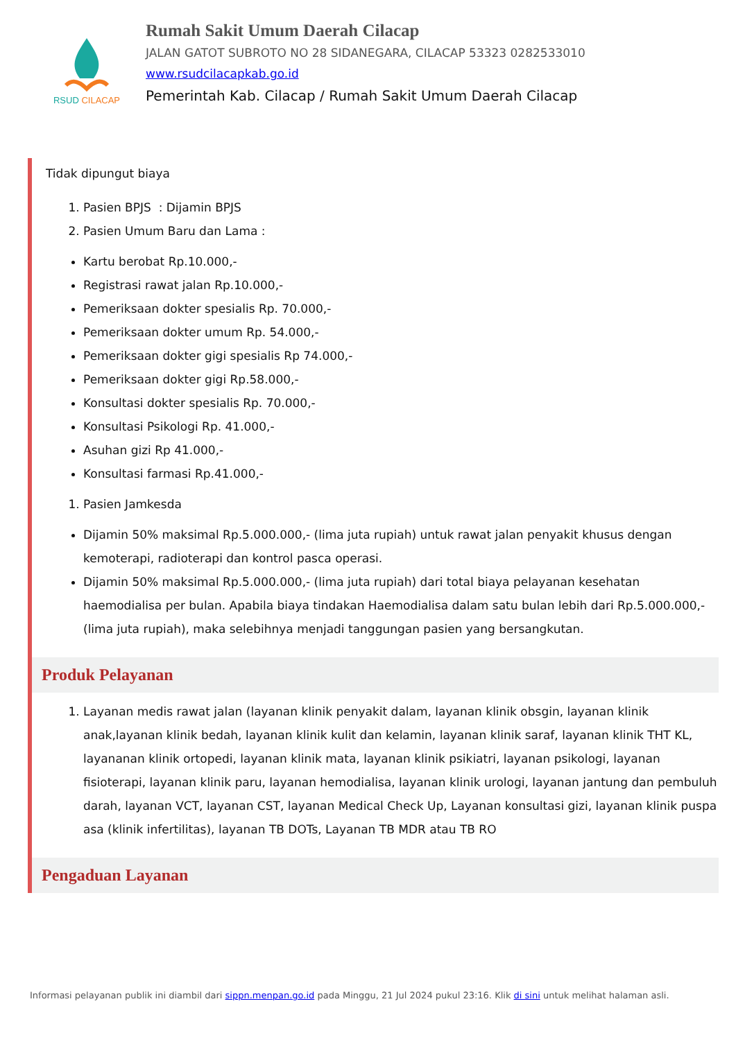RSUD CILACAP
Rumah Sakit Umum Daerah Cilacap
JALAN GATOT SUBROTO NO 28 SIDANEGARA, CILACAP 53323 0282533010
www.rsudcilacapkab.go.id
Pemerintah Kab. Cilacap / Rumah Sakit Umum Daerah Cilacap
Tidak dipungut biaya
1. Pasien BPJS : Dijamin BPJS
2. Pasien Umum Baru dan Lama :
Kartu berobat Rp.10.000,-
Registrasi rawat jalan Rp.10.000,-
Pemeriksaan dokter spesialis Rp. 70.000,-
Pemeriksaan dokter umum Rp. 54.000,-
Pemeriksaan dokter gigi spesialis Rp 74.000,-
Pemeriksaan dokter gigi Rp.58.000,-
Konsultasi dokter spesialis Rp. 70.000,-
Konsultasi Psikologi Rp. 41.000,-
Asuhan gizi Rp 41.000,-
Konsultasi farmasi Rp.41.000,-
1. Pasien Jamkesda
Dijamin 50% maksimal Rp.5.000.000,- (lima juta rupiah) untuk rawat jalan penyakit khusus dengan kemoterapi, radioterapi dan kontrol pasca operasi.
Dijamin 50% maksimal Rp.5.000.000,- (lima juta rupiah) dari total biaya pelayanan kesehatan haemodialisa per bulan. Apabila biaya tindakan Haemodialisa dalam satu bulan lebih dari Rp.5.000.000,-(lima juta rupiah), maka selebihnya menjadi tanggungan pasien yang bersangkutan.
Produk Pelayanan
1. Layanan medis rawat jalan (layanan klinik penyakit dalam, layanan klinik obsgin, layanan klinik anak,layanan klinik bedah, layanan klinik kulit dan kelamin, layanan klinik saraf, layanan klinik THT KL, layananan klinik ortopedi, layanan klinik mata, layanan klinik psikiatri, layanan psikologi, layanan fisioterapi, layanan klinik paru, layanan hemodialisa, layanan klinik urologi, layanan jantung dan pembuluh darah, layanan VCT, layanan CST, layanan Medical Check Up, Layanan konsultasi gizi, layanan klinik puspa asa (klinik infertilitas), layanan TB DOTs, Layanan TB MDR atau TB RO
Pengaduan Layanan
Informasi pelayanan publik ini diambil dari sippn.menpan.go.id pada Minggu, 21 Jul 2024 pukul 23:16. Klik di sini untuk melihat halaman asli.